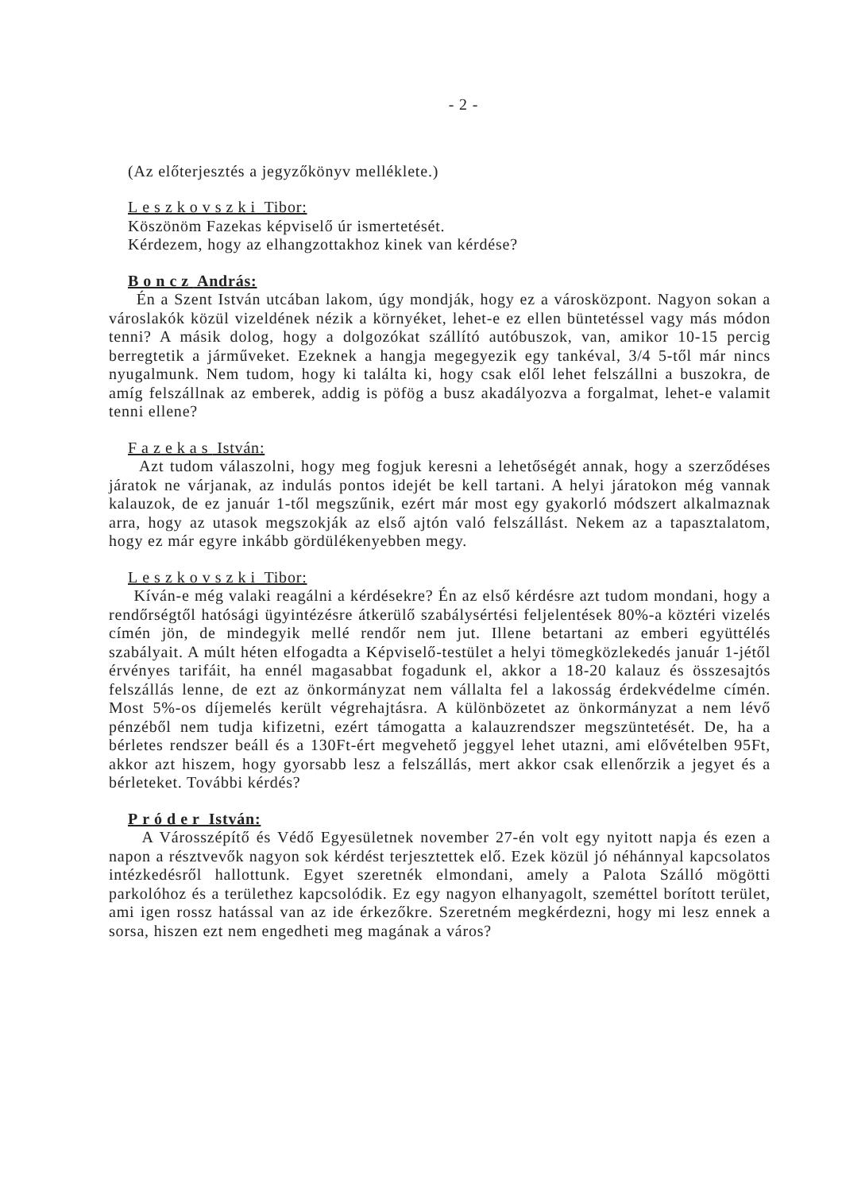- 2 -
(Az előterjesztés a jegyzőkönyv melléklete.)
Leszkovszki Tibor:
Köszönöm Fazekas képviselő úr ismertetését.
Kérdezem, hogy az elhangzottakhoz kinek van kérdése?
Boncz András:
Én a Szent István utcában lakom, úgy mondják, hogy ez a városközpont. Nagyon sokan a városlakók közül vizeldének nézik a környéket, lehet-e ez ellen büntetéssel vagy más módon tenni? A másik dolog, hogy a dolgozókat szállító autóbuszok, van, amikor 10-15 percig berregtetik a járműveket. Ezeknek a hangja megegyezik egy tankéval, 3/4 5-től már nincs nyugalmunk. Nem tudom, hogy ki találta ki, hogy csak elől lehet felszállni a buszokra, de amíg felszállnak az emberek, addig is pöfög a busz akadályozva a forgalmat, lehet-e valamit tenni ellene?
Fazekas István:
Azt tudom válaszolni, hogy meg fogjuk keresni a lehetőségét annak, hogy a szerződéses járatok ne várjanak, az indulás pontos idejét be kell tartani. A helyi járatokon még vannak kalauzok, de ez január 1-től megszűnik, ezért már most egy gyakorló módszert alkalmaznak arra, hogy az utasok megszokják az első ajtón való felszállást. Nekem az a tapasztalatom, hogy ez már egyre inkább gördülékenyebben megy.
Leszkovszki Tibor:
Kíván-e még valaki reagálni a kérdésekre? Én az első kérdésre azt tudom mondani, hogy a rendőrségtől hatósági ügyintézésre átkerülő szabálysértési feljelentések 80%-a köztéri vizelés címén jön, de mindegyik mellé rendőr nem jut. Illene betartani az emberi együttélés szabályait. A múlt héten elfogadta a Képviselő-testület a helyi tömegközlekedés január 1-jétől érvényes tarifáit, ha ennél magasabbat fogadunk el, akkor a 18-20 kalauz és összesajtós felszállás lenne, de ezt az önkormányzat nem vállalta fel a lakosság érdekvédelme címén. Most 5%-os díjemelés került végrehajtásra. A különbözetet az önkormányzat a nem lévő pénzéből nem tudja kifizetni, ezért támogatta a kalauzrendszer megszüntetését. De, ha a bérletes rendszer beáll és a 130Ft-ért megvehető jeggyel lehet utazni, ami elővételben 95Ft, akkor azt hiszem, hogy gyorsabb lesz a felszállás, mert akkor csak ellenőrzik a jegyet és a bérleteket. További kérdés?
Próder István:
A Városszépítő és Védő Egyesületnek november 27-én volt egy nyitott napja és ezen a napon a résztvevők nagyon sok kérdést terjesztettek elő. Ezek közül jó néhánnyal kapcsolatos intézkedésről hallottunk. Egyet szeretnék elmondani, amely a Palota Szálló mögötti parkolóhoz és a területhez kapcsolódik. Ez egy nagyon elhanyagolt, szeméttel borított terület, ami igen rossz hatással van az ide érkezőkre. Szeretném megkérdezni, hogy mi lesz ennek a sorsa, hiszen ezt nem engedheti meg magának a város?